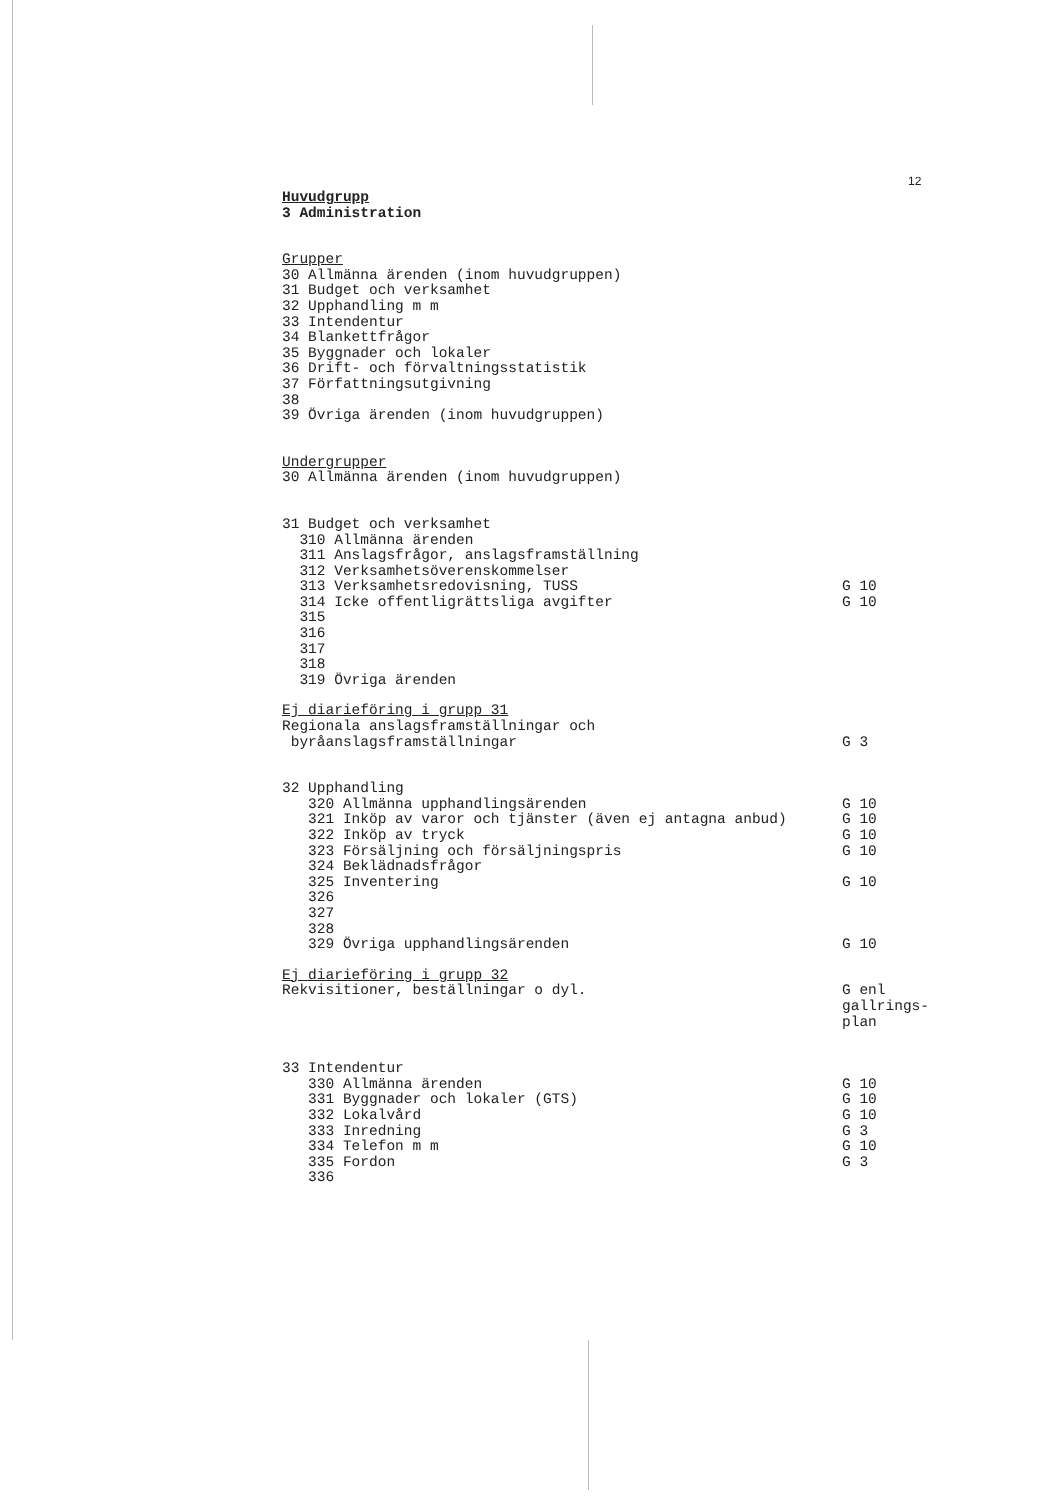12
Huvudgrupp
3 Administration
Grupper
30 Allmänna ärenden (inom huvudgruppen)
31 Budget och verksamhet
32 Upphandling m m
33 Intendentur
34 Blankettfrågor
35 Byggnader och lokaler
36 Drift- och förvaltningsstatistik
37 Författningsutgivning
38
39 Övriga ärenden (inom huvudgruppen)
Undergrupper
30 Allmänna ärenden (inom huvudgruppen)
31 Budget och verksamhet
310 Allmänna ärenden
311 Anslagsfrågor, anslagsframställning
312 Verksamhetsöverenskommelser
313 Verksamhetsredovisning, TUSS G 10
314 Icke offentligrättsliga avgifter G 10
315
316
317
318
319 Övriga ärenden
Ej diarieföring i grupp 31
Regionala anslagsframställningar och
byråanslagsframställningar G 3
32 Upphandling
320 Allmänna upphandlingsärenden G 10
321 Inköp av varor och tjänster (även ej antagna anbud) G 10
322 Inköp av tryck G 10
323 Försäljning och försäljningspris G 10
324 Beklädnadsfrågor
325 Inventering G 10
326
327
328
329 Övriga upphandlingsärenden G 10
Ej diarieföring i grupp 32
Rekvisitioner, beställningar o dyl. G enl gallrings- plan
33 Intendentur
330 Allmänna ärenden G 10
331 Byggnader och lokaler (GTS) G 10
332 Lokalvård G 10
333 Inredning G 3
334 Telefon m m G 10
335 Fordon G 3
336